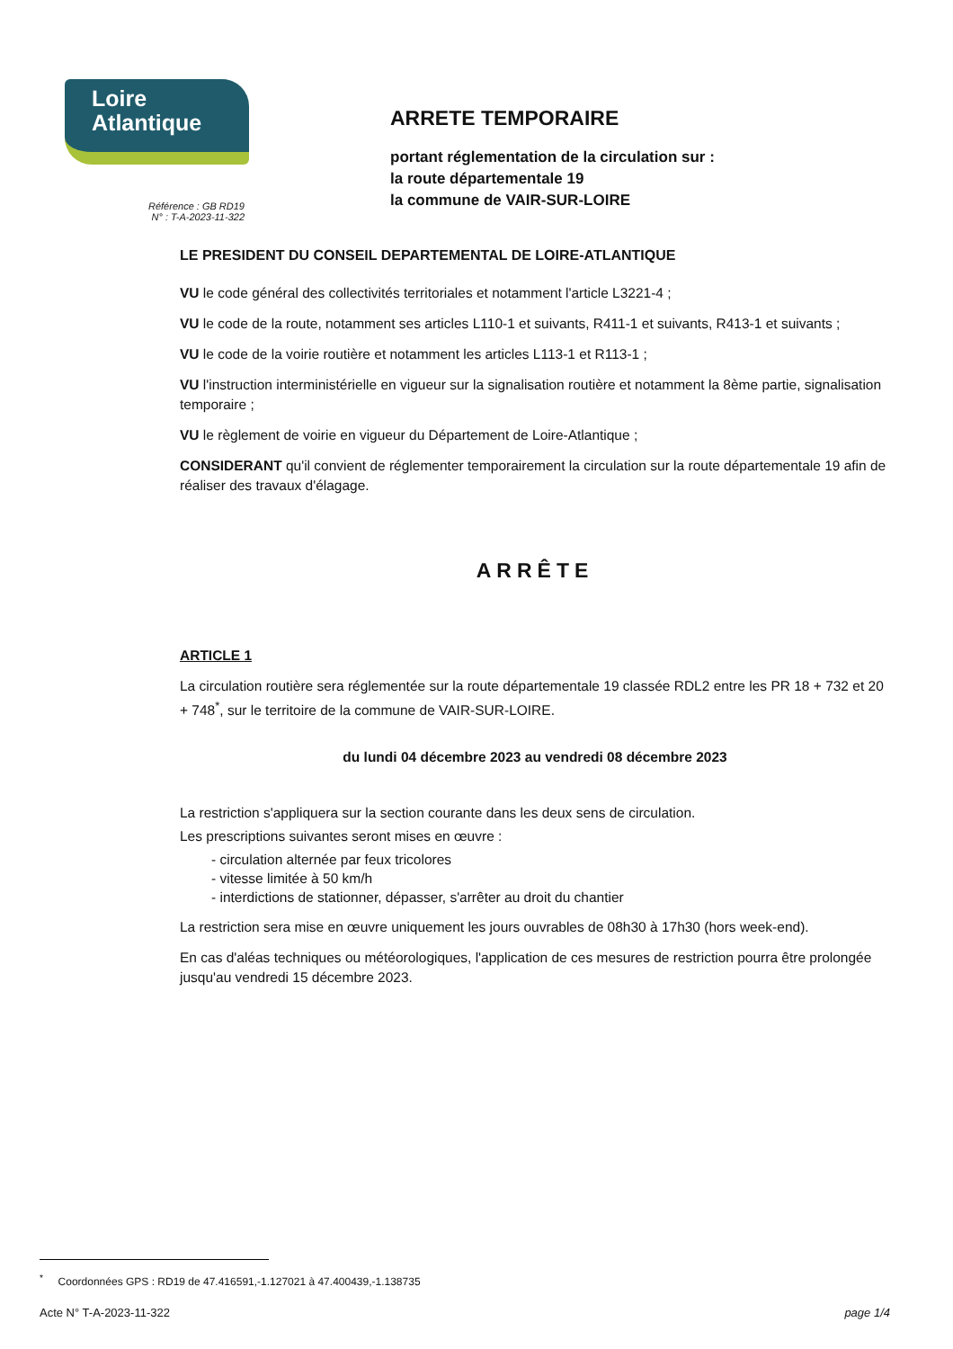Loire
Atlantique
Référence : GB RD19
N° : T-A-2023-11-322
ARRETE TEMPORAIRE
portant réglementation de la circulation sur :
la route départementale 19
la commune de VAIR-SUR-LOIRE
LE PRESIDENT DU CONSEIL DEPARTEMENTAL DE LOIRE-ATLANTIQUE
VU le code général des collectivités territoriales et notamment l'article L3221-4 ;
VU le code de la route, notamment ses articles L110-1 et suivants, R411-1 et suivants, R413-1 et suivants ;
VU le code de la voirie routière et notamment les articles L113-1 et R113-1 ;
VU l'instruction interministérielle en vigueur sur la signalisation routière et notamment la 8ème partie, signalisation temporaire ;
VU le règlement de voirie en vigueur du Département de Loire-Atlantique ;
CONSIDERANT qu'il convient de réglementer temporairement la circulation sur la route départementale 19 afin de réaliser des travaux d'élagage.
ARRÊTE
ARTICLE 1
La circulation routière sera réglementée sur la route départementale 19 classée RDL2 entre les PR 18 + 732 et 20 + 748<sup>*</sup>, sur le territoire de la commune de VAIR-SUR-LOIRE.
du lundi 04 décembre 2023 au vendredi 08 décembre 2023
La restriction s'appliquera sur la section courante dans les deux sens de circulation.
Les prescriptions suivantes seront mises en œuvre :
- circulation alternée par feux tricolores
- vitesse limitée à 50 km/h
- interdictions de stationner, dépasser, s'arrêter au droit du chantier
La restriction sera mise en œuvre uniquement les jours ouvrables de 08h30 à 17h30 (hors week-end).
En cas d'aléas techniques ou météorologiques, l'application de ces mesures de restriction pourra être prolongée jusqu'au vendredi 15 décembre 2023.
<sup>*</sup> Coordonnées GPS : RD19 de 47.416591,-1.127021 à 47.400439,-1.138735
Acte N° T-A-2023-11-322 page 1/4